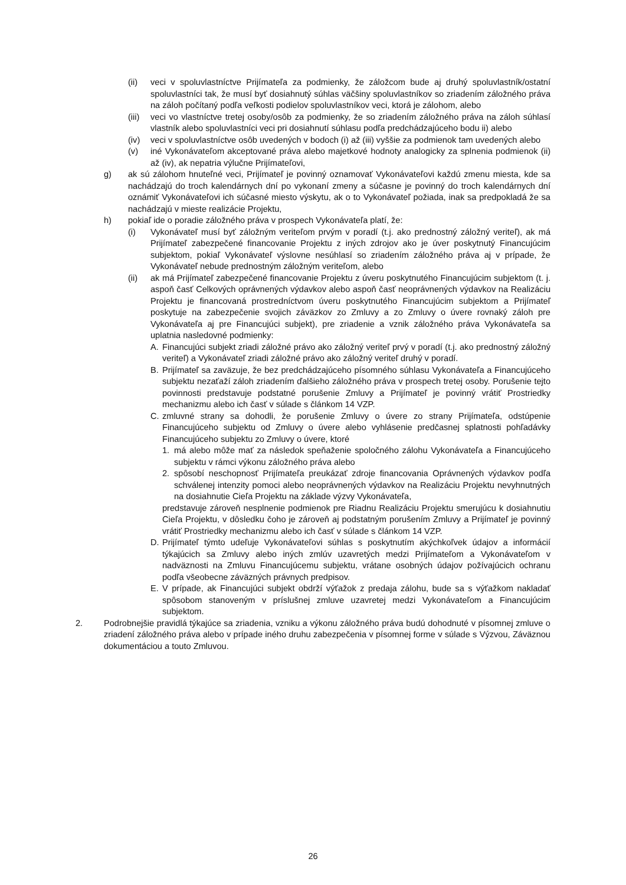(ii) veci v spoluvlastníctve Prijímateľa za podmienky, že záložcom bude aj druhý spoluvlastník/ostatní spoluvlastníci tak, že musí byť dosiahnutý súhlas väčšiny spoluvlastníkov so zriadením záložného práva na záloh počítaný podľa veľkosti podielov spoluvlastníkov veci, ktorá je zálohom, alebo
(iii) veci vo vlastníctve tretej osoby/osôb za podmienky, že so zriadením záložného práva na záloh súhlasí vlastník alebo spoluvlastníci veci pri dosiahnutí súhlasu podľa predchádzajúceho bodu ii) alebo
(iv) veci v spoluvlastníctve osôb uvedených v bodoch (i) až (iii) vyššie za podmienok tam uvedených alebo
(v) iné Vykonávateľom akceptované práva alebo majetkové hodnoty analogicky za splnenia podmienok (ii) až (iv), ak nepatria výlučne Prijímateľovi,
g) ak sú zálohom hnuteľné veci, Prijímateľ je povinný oznamovať Vykonávateľovi každú zmenu miesta, kde sa nachádzajú do troch kalendárnych dní po vykonaní zmeny a súčasne je povinný do troch kalendárnych dní oznámiť Vykonávateľovi ich súčasné miesto výskytu, ak o to Vykonávateľ požiada, inak sa predpokladá že sa nachádzajú v mieste realizácie Projektu,
h) pokiaľ ide o poradie záložného práva v prospech Vykonávateľa platí, že:
(i) Vykonávateľ musí byť záložným veriteľom prvým v poradí (t.j. ako prednostný záložný veriteľ), ak má Prijímateľ zabezpečené financovanie Projektu z iných zdrojov ako je úver poskytnutý Financujúcim subjektom, pokiaľ Vykonávateľ výslovne nesúhlasí so zriadením záložného práva aj v prípade, že Vykonávateľ nebude prednostným záložným veriteľom, alebo
(ii) ak má Prijímateľ zabezpečené financovanie Projektu z úveru poskytnutého Financujúcim subjektom (t. j. aspoň časť Celkových oprávnených výdavkov alebo aspoň časť neoprávnených výdavkov na Realizáciu Projektu je financovaná prostredníctvom úveru poskytnutého Financujúcim subjektom a Prijímateľ poskytuje na zabezpečenie svojich záväzkov zo Zmluvy a zo Zmluvy o úvere rovnaký záloh pre Vykonávateľa aj pre Financujúci subjekt), pre zriadenie a vznik záložného práva Vykonávateľa sa uplatnia nasledovné podmienky:
A. Financujúci subjekt zriadi záložné právo ako záložný veriteľ prvý v poradí (t.j. ako prednostný záložný veriteľ) a Vykonávateľ zriadi záložné právo ako záložný veriteľ druhý v poradí.
B. Prijímateľ sa zaväzuje, že bez predchádzajúceho písomného súhlasu Vykonávateľa a Financujúceho subjektu nezaťaží záloh zriadením ďalšieho záložného práva v prospech tretej osoby. Porušenie tejto povinnosti predstavuje podstatné porušenie Zmluvy a Prijímateľ je povinný vrátiť Prostriedky mechanizmu alebo ich časť v súlade s článkom 14 VZP.
C. zmluvné strany sa dohodli, že porušenie Zmluvy o úvere zo strany Prijímateľa, odstúpenie Financujúceho subjektu od Zmluvy o úvere alebo vyhlásenie predčasnej splatnosti pohľadávky Financujúceho subjektu zo Zmluvy o úvere, ktoré
1. má alebo môže mať za následok speňaženie spoločného zálohu Vykonávateľa a Financujúceho subjektu v rámci výkonu záložného práva alebo
2. spôsobí neschopnosť Prijímateľa preukázať zdroje financovania Oprávnených výdavkov podľa schválenej intenzity pomoci alebo neoprávnených výdavkov na Realizáciu Projektu nevyhnutných na dosiahnutie Cieľa Projektu na základe výzvy Vykonávateľa,
predstavuje zároveň nesplnenie podmienok pre Riadnu Realizáciu Projektu smerujúcu k dosiahnutiu Cieľa Projektu, v dôsledku čoho je zároveň aj podstatným porušením Zmluvy a Prijímateľ je povinný vrátiť Prostriedky mechanizmu alebo ich časť v súlade s článkom 14 VZP.
D. Prijímateľ týmto udeľuje Vykonávateľovi súhlas s poskytnutím akýchkoľvek údajov a informácií týkajúcich sa Zmluvy alebo iných zmlúv uzavretých medzi Prijímateľom a Vykonávateľom v nadväznosti na Zmluvu Financujúcemu subjektu, vrátane osobných údajov požívajúcich ochranu podľa všeobecne záväzných právnych predpisov.
E. V prípade, ak Financujúci subjekt obdrží výťažok z predaja zálohu, bude sa s výťažkom nakladať spôsobom stanoveným v príslušnej zmluve uzavretej medzi Vykonávateľom a Financujúcim subjektom.
2. Podrobnejšie pravidlá týkajúce sa zriadenia, vzniku a výkonu záložného práva budú dohodnuté v písomnej zmluve o zriadení záložného práva alebo v prípade iného druhu zabezpečenia v písomnej forme v súlade s Výzvou, Záväznou dokumentáciou a touto Zmluvou.
26